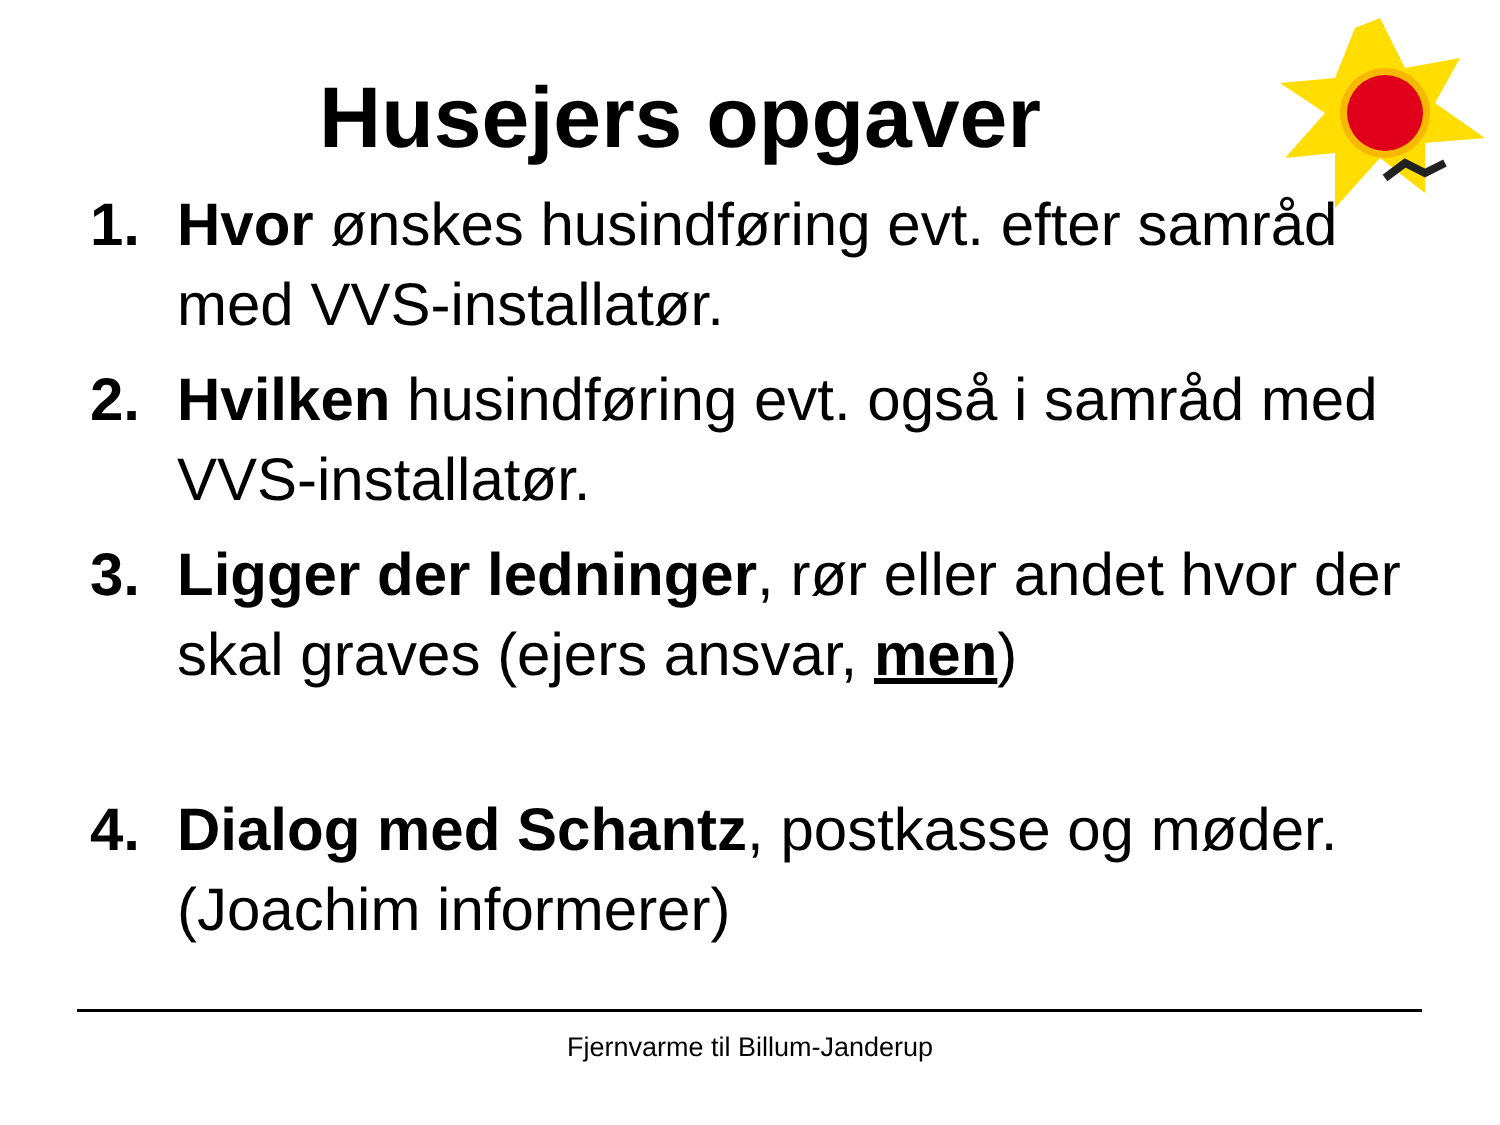Husejers opgaver
1. Hvor ønskes husindføring evt. efter samråd med VVS-installatør.
2. Hvilken husindføring evt. også i samråd med VVS-installatør.
3. Ligger der ledninger, rør eller andet hvor der skal graves (ejers ansvar, men)
4. Dialog med Schantz, postkasse og møder. (Joachim informerer)
Fjernvarme til Billum-Janderup